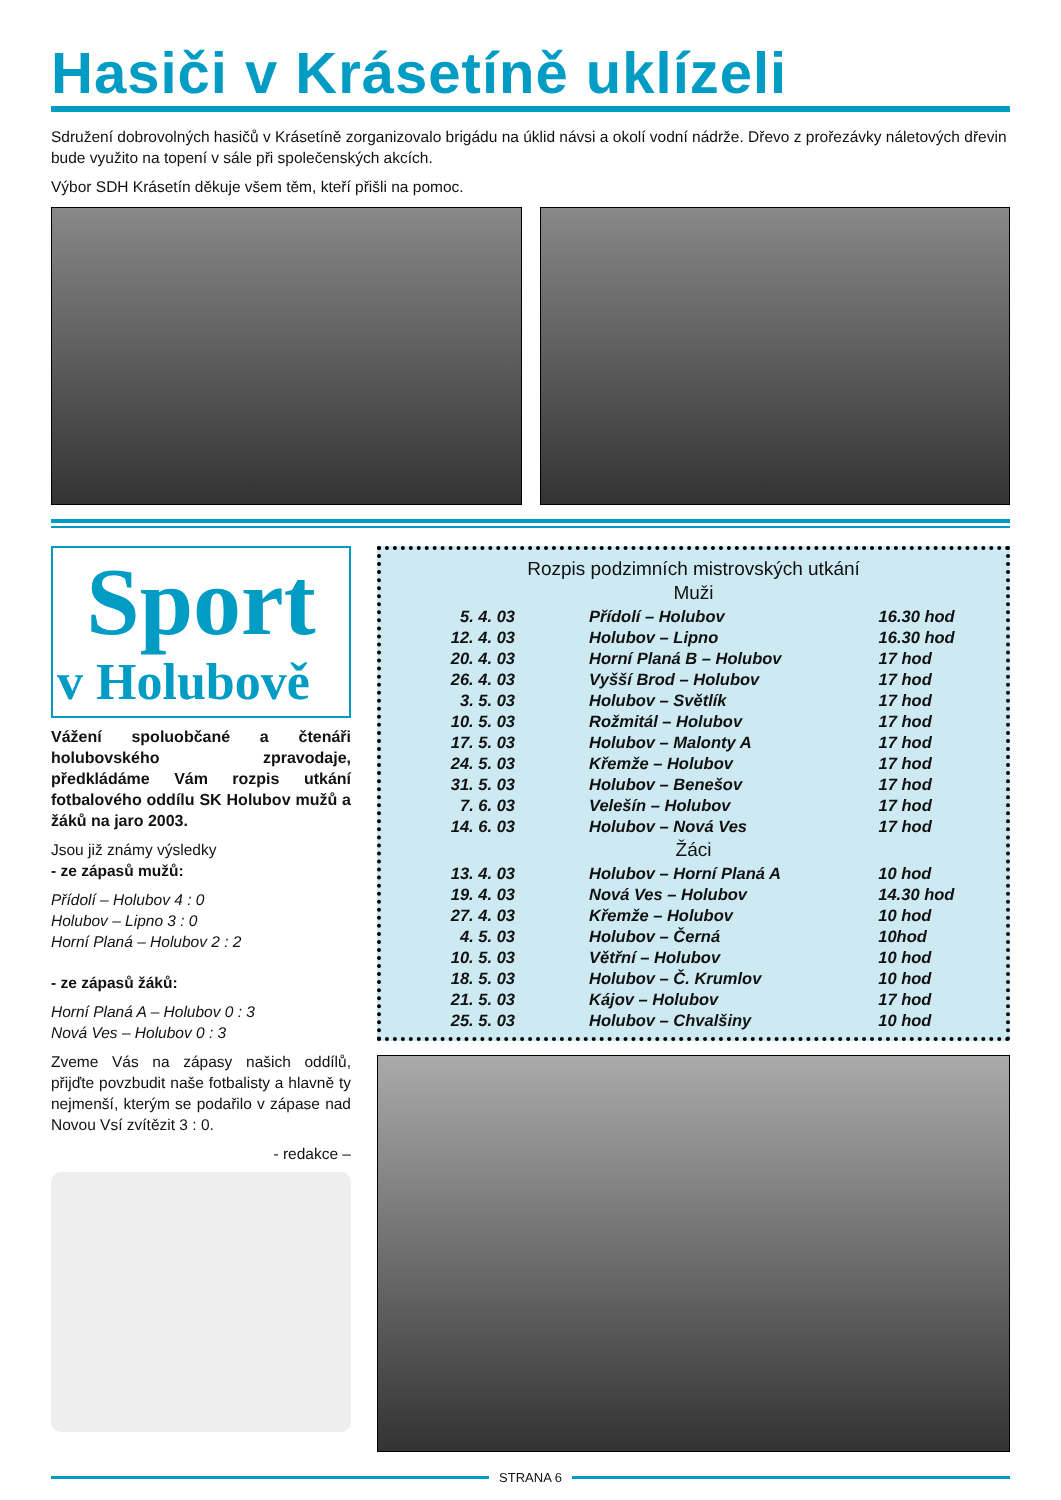Hasiči v Krásetíně uklízeli
Sdružení dobrovolných hasičů v Krásetíně zorganizovalo brigádu na úklid návsi a okolí vodní nádrže. Dřevo z prořezávky náletových dřevin bude využito na topení v sále při společenských akcích.
Výbor SDH Krásetín děkuje všem těm, kteří přišli na pomoc.
Sport
v Holubově
Vážení spoluobčané a čtenáři holubovského zpravodaje, předkládáme Vám rozpis utkání fotbalového oddílu SK Holubov mužů a žáků na jaro 2003.
Jsou již známy výsledky
- ze zápasů mužů:
Přídolí – Holubov 4 : 0
Holubov – Lipno 3 : 0
Horní Planá – Holubov 2 : 2
- ze zápasů žáků:
Horní Planá A – Holubov 0 : 3
Nová Ves – Holubov 0 : 3
Zveme Vás na zápasy našich oddílů, přijďte povzbudit naše fotbalisty a hlavně ty nejmenší, kterým se podařilo v zápase nad Novou Vsí zvítězit 3 : 0.
- redakce –
Rozpis podzimních mistrovských utkání
Muži
| 5. 4. 03 | Přídolí – Holubov | 16.30 hod |
| 12. 4. 03 | Holubov – Lipno | 16.30 hod |
| 20. 4. 03 | Horní Planá B – Holubov | 17 hod |
| 26. 4. 03 | Vyšší Brod – Holubov | 17 hod |
| 3. 5. 03 | Holubov – Světlík | 17 hod |
| 10. 5. 03 | Rožmitál – Holubov | 17 hod |
| 17. 5. 03 | Holubov – Malonty A | 17 hod |
| 24. 5. 03 | Křemže – Holubov | 17 hod |
| 31. 5. 03 | Holubov – Benešov | 17 hod |
| 7. 6. 03 | Velešín – Holubov | 17 hod |
| 14. 6. 03 | Holubov – Nová Ves | 17 hod |
Žáci
| 13. 4. 03 | Holubov – Horní Planá A | 10 hod |
| 19. 4. 03 | Nová Ves – Holubov | 14.30 hod |
| 27. 4. 03 | Křemže – Holubov | 10 hod |
| 4. 5. 03 | Holubov – Černá | 10hod |
| 10. 5. 03 | Větřní – Holubov | 10 hod |
| 18. 5. 03 | Holubov – Č. Krumlov | 10 hod |
| 21. 5. 03 | Kájov – Holubov | 17 hod |
| 25. 5. 03 | Holubov – Chvalšiny | 10 hod |
STRANA 6